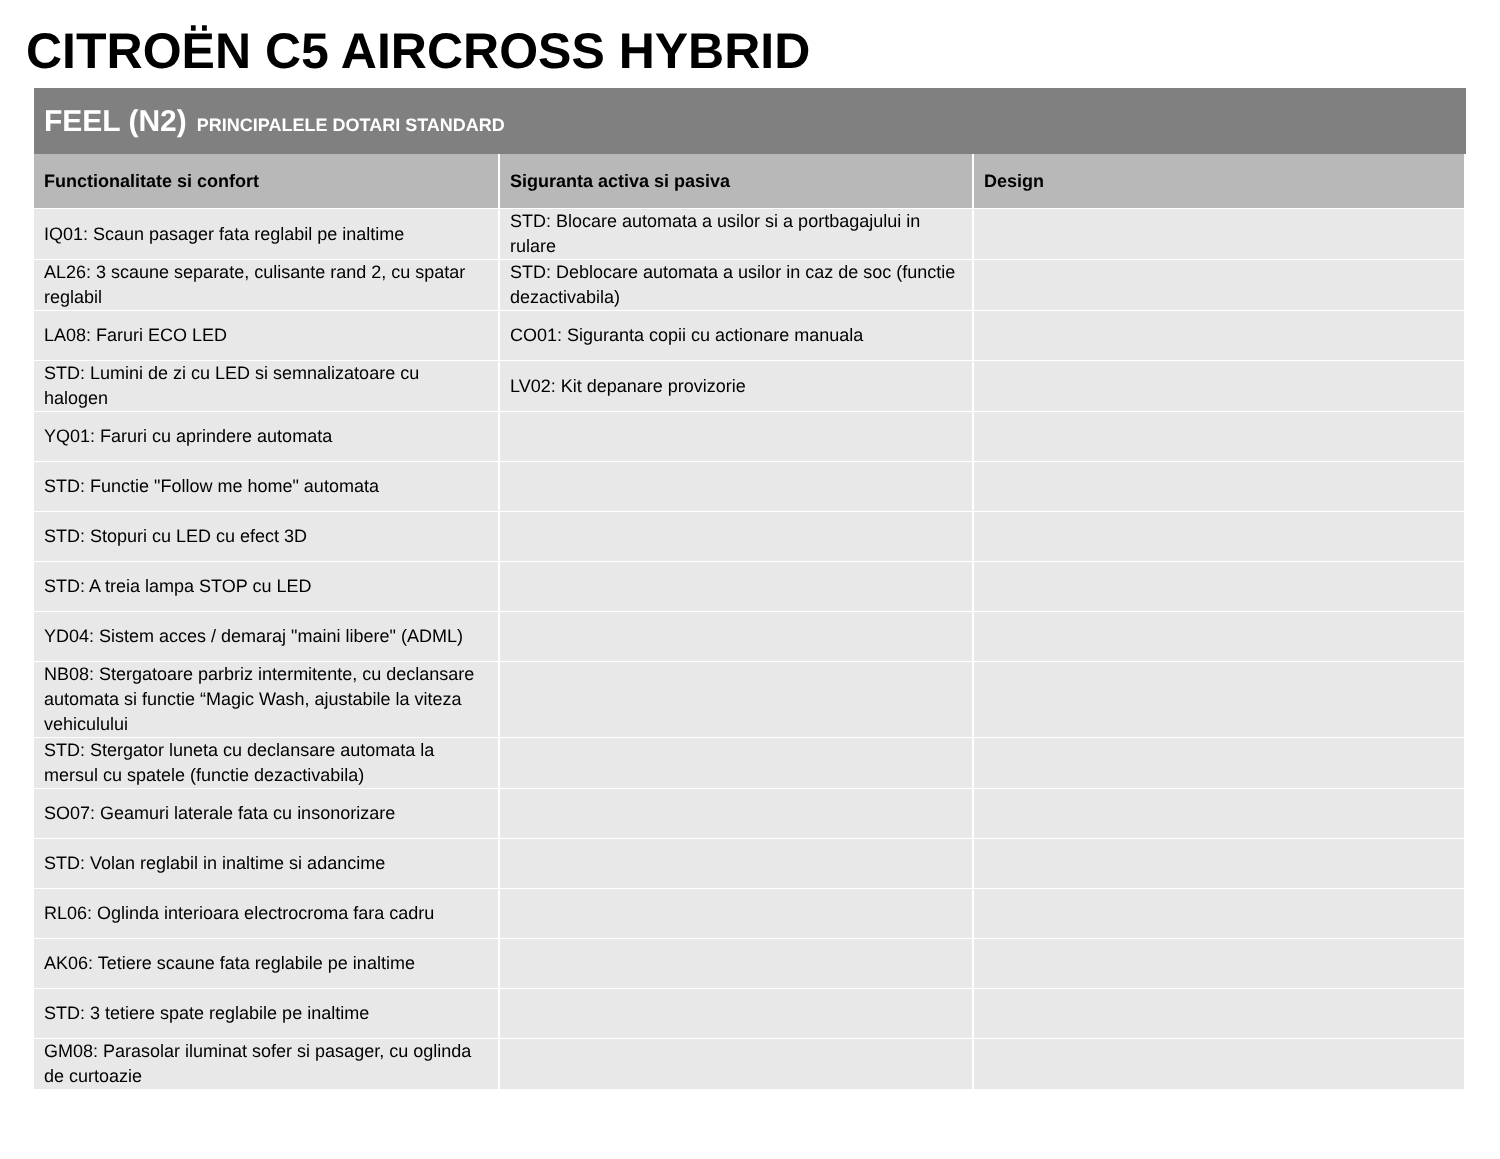CITROËN C5 AIRCROSS HYBRID
FEEL (N2) PRINCIPALELE DOTARI STANDARD
| Functionalitate si confort | Siguranta activa si pasiva | Design |
| --- | --- | --- |
| IQ01: Scaun pasager fata reglabil pe inaltime | STD: Blocare automata a usilor si a portbagajului in rulare | |
| AL26: 3 scaune separate, culisante rand 2, cu spatar reglabil | STD: Deblocare automata a usilor in caz de soc (functie dezactivabila) | |
| LA08: Faruri ECO LED | CO01: Siguranta copii cu actionare manuala | |
| STD: Lumini de zi cu LED si semnalizatoare cu halogen | LV02: Kit depanare provizorie | |
| YQ01: Faruri cu aprindere automata | | |
| STD: Functie "Follow me home" automata | | |
| STD: Stopuri cu LED cu efect 3D | | |
| STD: A treia lampa STOP cu LED | | |
| YD04: Sistem acces / demaraj "maini libere" (ADML) | | |
| NB08: Stergatoare parbriz intermitente, cu declansare automata si functie “Magic Wash, ajustabile la viteza vehiculului | | |
| STD: Stergator luneta cu declansare automata la mersul cu spatele (functie dezactivabila) | | |
| SO07: Geamuri laterale fata cu insonorizare | | |
| STD: Volan reglabil in inaltime si adancime | | |
| RL06: Oglinda interioara electrocroma fara cadru | | |
| AK06: Tetiere scaune fata reglabile pe inaltime | | |
| STD: 3 tetiere spate reglabile pe inaltime | | |
| GM08: Parasolar iluminat sofer si pasager, cu oglinda de curtoazie | | |